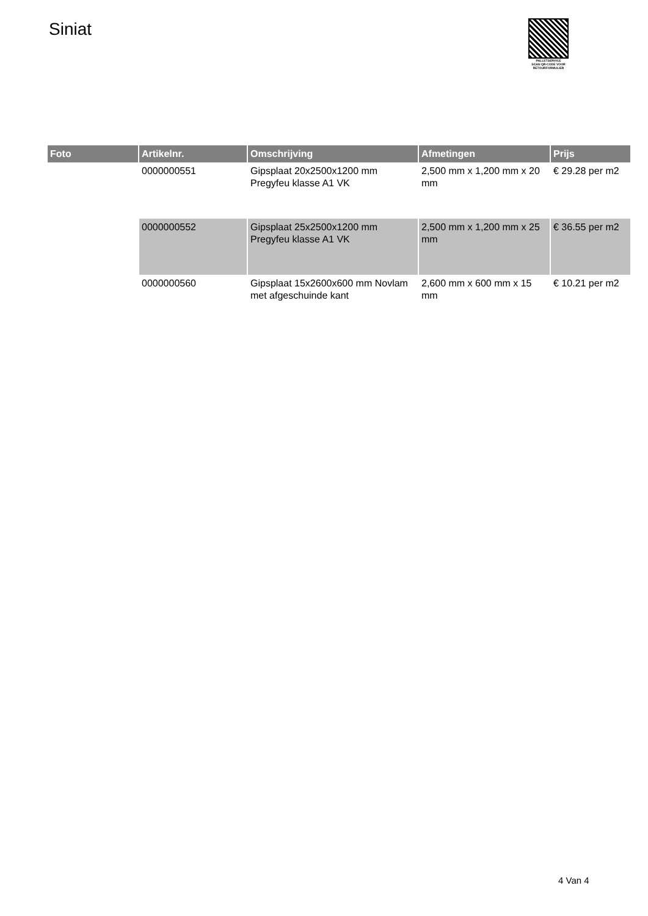Siniat
PALLETSERVICE
SCAN QR-CODE VOOR
RETOURFORMULIER
| Foto | Artikelnr. | Omschrijving | Afmetingen | Prijs |
| --- | --- | --- | --- | --- |
| | 0000000551 | Gipsplaat 20x2500x1200 mm Pregyfeu klasse A1 VK | 2,500 mm x 1,200 mm x 20 mm | € 29.28 per m2 |
| | 0000000552 | Gipsplaat 25x2500x1200 mm Pregyfeu klasse A1 VK | 2,500 mm x 1,200 mm x 25 mm | € 36.55 per m2 |
| | 0000000560 | Gipsplaat 15x2600x600 mm Novlam met afgeschuinde kant | 2,600 mm x 600 mm x 15 mm | € 10.21 per m2 |
4 Van 4